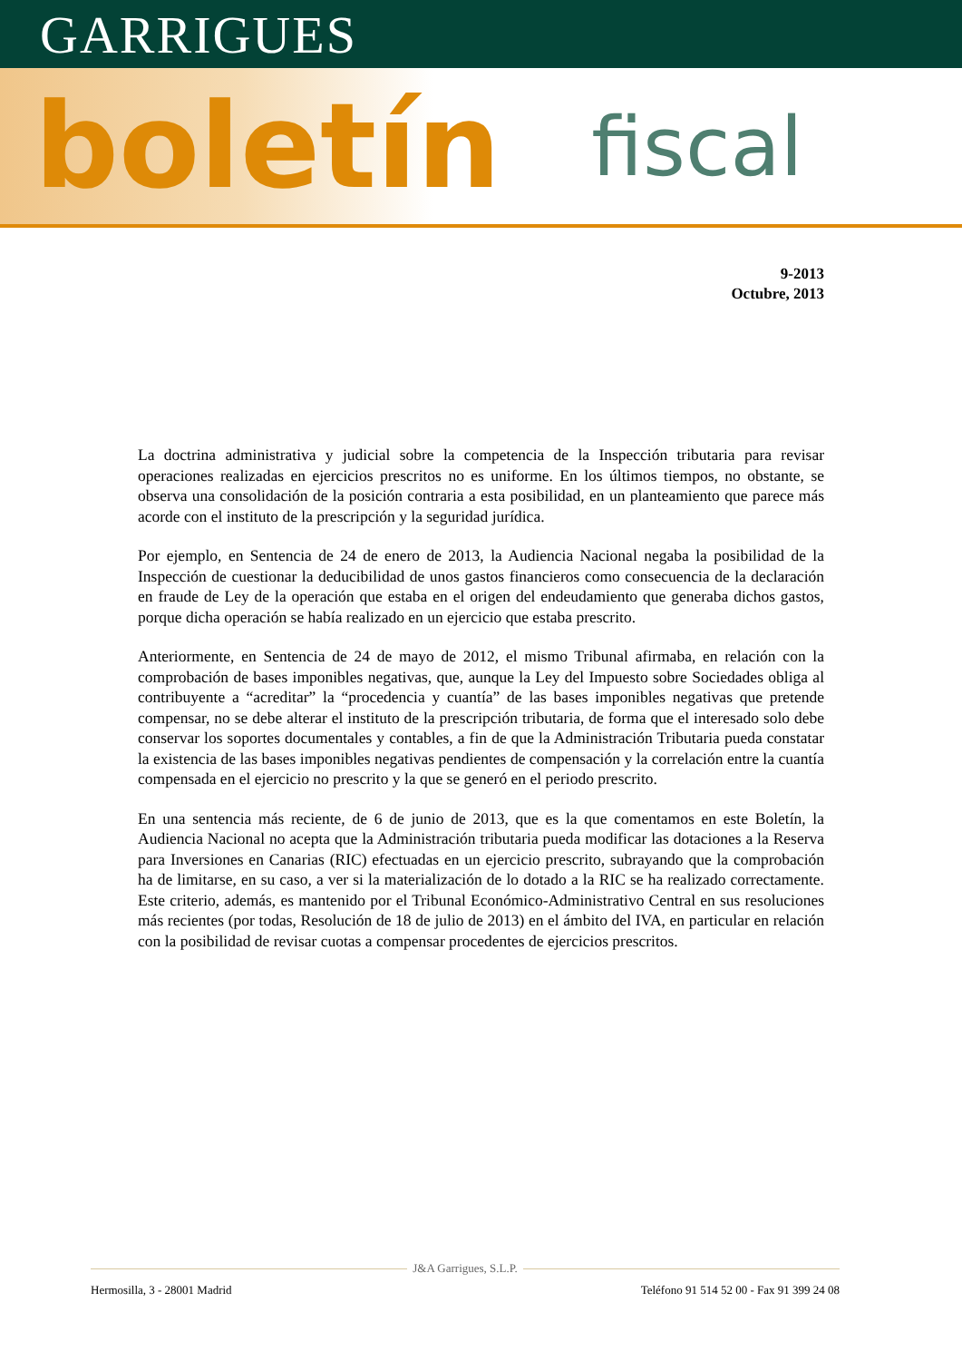GARRIGUES
boletín fiscal
9-2013
Octubre, 2013
La doctrina administrativa y judicial sobre la competencia de la Inspección tributaria para revisar operaciones realizadas en ejercicios prescritos no es uniforme. En los últimos tiempos, no obstante, se observa una consolidación de la posición contraria a esta posibilidad, en un planteamiento que parece más acorde con el instituto de la prescripción y la seguridad jurídica.
Por ejemplo, en Sentencia de 24 de enero de 2013, la Audiencia Nacional negaba la posibilidad de la Inspección de cuestionar la deducibilidad de unos gastos financieros como consecuencia de la declaración en fraude de Ley de la operación que estaba en el origen del endeudamiento que generaba dichos gastos, porque dicha operación se había realizado en un ejercicio que estaba prescrito.
Anteriormente, en Sentencia de 24 de mayo de 2012, el mismo Tribunal afirmaba, en relación con la comprobación de bases imponibles negativas, que, aunque la Ley del Impuesto sobre Sociedades obliga al contribuyente a “acreditar” la “procedencia y cuantía” de las bases imponibles negativas que pretende compensar, no se debe alterar el instituto de la prescripción tributaria, de forma que el interesado solo debe conservar los soportes documentales y contables, a fin de que la Administración Tributaria pueda constatar la existencia de las bases imponibles negativas pendientes de compensación y la correlación entre la cuantía compensada en el ejercicio no prescrito y la que se generó en el periodo prescrito.
En una sentencia más reciente, de 6 de junio de 2013, que es la que comentamos en este Boletín, la Audiencia Nacional no acepta que la Administración tributaria pueda modificar las dotaciones a la Reserva para Inversiones en Canarias (RIC) efectuadas en un ejercicio prescrito, subrayando que la comprobación ha de limitarse, en su caso, a ver si la materialización de lo dotado a la RIC se ha realizado correctamente. Este criterio, además, es mantenido por el Tribunal Económico-Administrativo Central en sus resoluciones más recientes (por todas, Resolución de 18 de julio de 2013) en el ámbito del IVA, en particular en relación con la posibilidad de revisar cuotas a compensar procedentes de ejercicios prescritos.
J&A Garrigues, S.L.P.
Hermosilla, 3 - 28001 Madrid Teléfono 91 514 52 00 - Fax 91 399 24 08